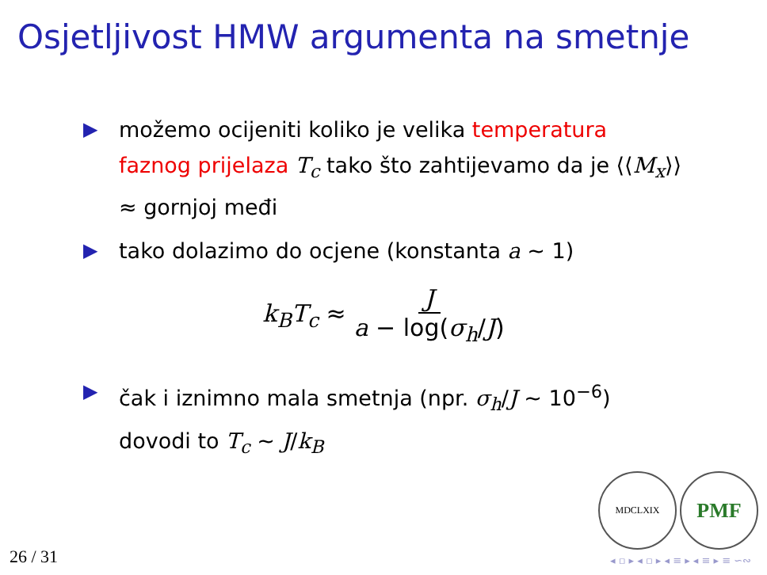Osjetljivost HMW argumenta na smetnje
▶ možemo ocijeniti koliko je velika temperatura faznog prijelaza T<sub>c</sub> tako što zahtijevamo da je ⟨⟨M<sub>x</sub>⟩⟩ ≈ gornjoj međi
▶ tako dolazimo do ocjene (konstanta a ∼ 1)
k<sub>B</sub>T<sub>c</sub> ≈ J a − log(σ<sub>h</sub>/J)
▶ čak i iznimno mala smetnja (npr. σ<sub>h</sub>/J ∼ 10<sup>−6</sup>) dovodi to T<sub>c</sub> ∼ J/k<sub>B</sub>
MDCLXIX PMF
26 / 31 ◂ ▫ ▸ ◂ ▫ ▸ ◂ ≡ ▸ ◂ ≡ ▸ ≡ ∽∾